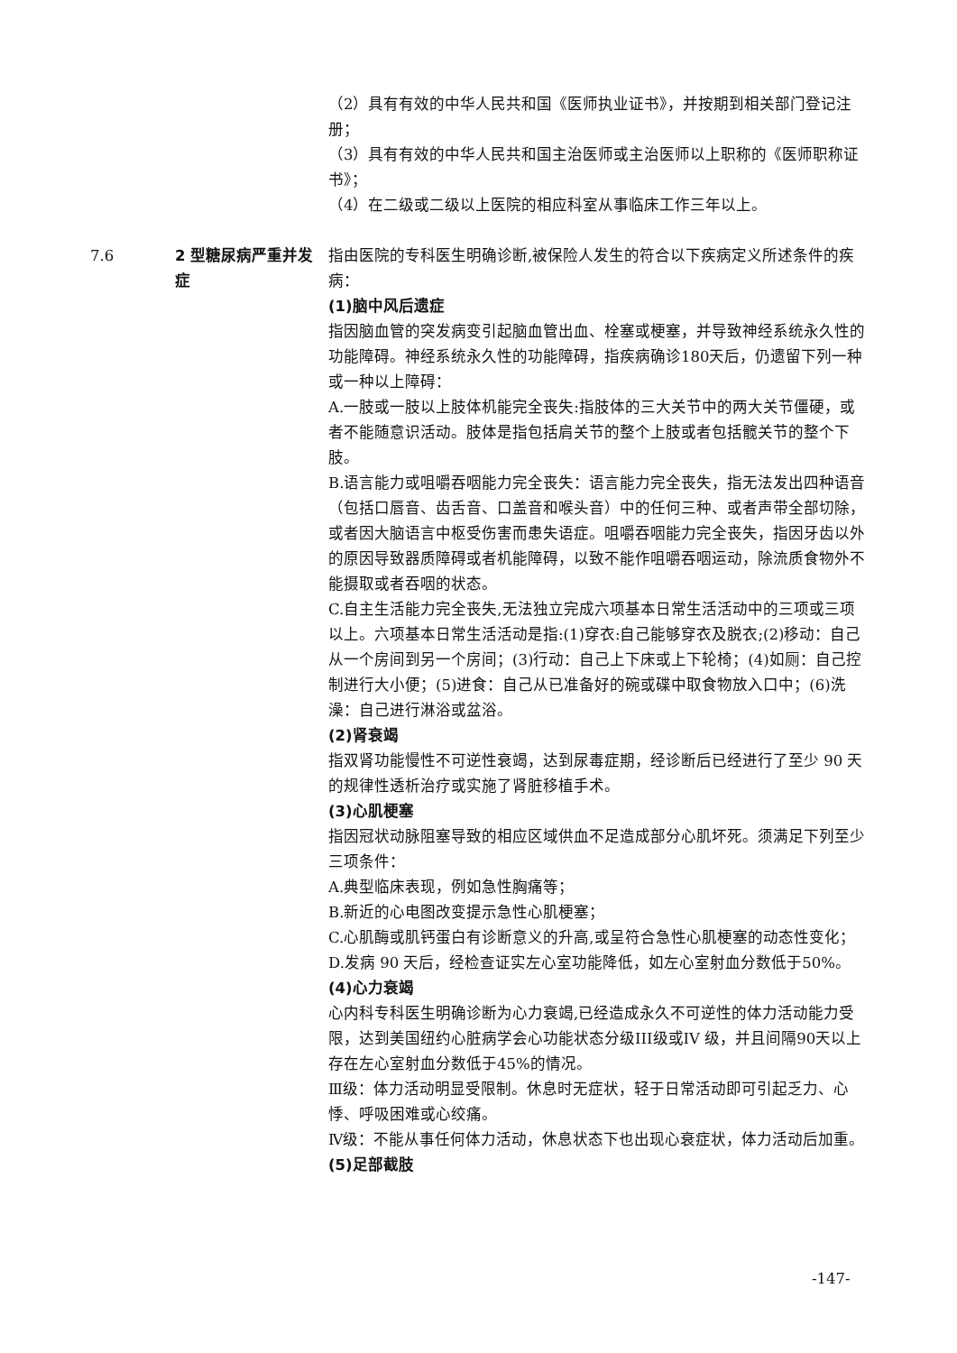（2）具有有效的中华人民共和国《医师执业证书》，并按期到相关部门登记注册；
（3）具有有效的中华人民共和国主治医师或主治医师以上职称的《医师职称证书》；
（4）在二级或二级以上医院的相应科室从事临床工作三年以上。
7.6 2 型糖尿病严重并发症 指由医院的专科医生明确诊断,被保险人发生的符合以下疾病定义所述条件的疾病：
(1)脑中风后遗症
指因脑血管的突发病变引起脑血管出血、栓塞或梗塞，并导致神经系统永久性的功能障碍。神经系统永久性的功能障碍，指疾病确诊180天后，仍遗留下列一种或一种以上障碍：
A.一肢或一肢以上肢体机能完全丧失:指肢体的三大关节中的两大关节僵硬，或者不能随意识活动。肢体是指包括肩关节的整个上肢或者包括髋关节的整个下肢。
B.语言能力或咀嚼吞咽能力完全丧失：语言能力完全丧失，指无法发出四种语音（包括口唇音、齿舌音、口盖音和喉头音）中的任何三种、或者声带全部切除，或者因大脑语言中枢受伤害而患失语症。咀嚼吞咽能力完全丧失，指因牙齿以外的原因导致器质障碍或者机能障碍，以致不能作咀嚼吞咽运动，除流质食物外不能摄取或者吞咽的状态。
C.自主生活能力完全丧失,无法独立完成六项基本日常生活活动中的三项或三项以上。六项基本日常生活活动是指:(1)穿衣:自己能够穿衣及脱衣;(2)移动：自己从一个房间到另一个房间；(3)行动：自己上下床或上下轮椅；(4)如厕：自己控制进行大小便；(5)进食：自己从已准备好的碗或碟中取食物放入口中；(6)洗澡：自己进行淋浴或盆浴。
(2)肾衰竭
指双肾功能慢性不可逆性衰竭，达到尿毒症期，经诊断后已经进行了至少 90 天的规律性透析治疗或实施了肾脏移植手术。
(3)心肌梗塞
指因冠状动脉阻塞导致的相应区域供血不足造成部分心肌坏死。须满足下列至少三项条件：
A.典型临床表现，例如急性胸痛等；
B.新近的心电图改变提示急性心肌梗塞；
C.心肌酶或肌钙蛋白有诊断意义的升高,或呈符合急性心肌梗塞的动态性变化；
D.发病 90 天后，经检查证实左心室功能降低，如左心室射血分数低于50%。
(4)心力衰竭
心内科专科医生明确诊断为心力衰竭,已经造成永久不可逆性的体力活动能力受限，达到美国纽约心脏病学会心功能状态分级III级或IV 级，并且间隔90天以上存在左心室射血分数低于45%的情况。
Ⅲ级：体力活动明显受限制。休息时无症状，轻于日常活动即可引起乏力、心悸、呼吸困难或心绞痛。
Ⅳ级：不能从事任何体力活动，休息状态下也出现心衰症状，体力活动后加重。
(5)足部截肢
-147-